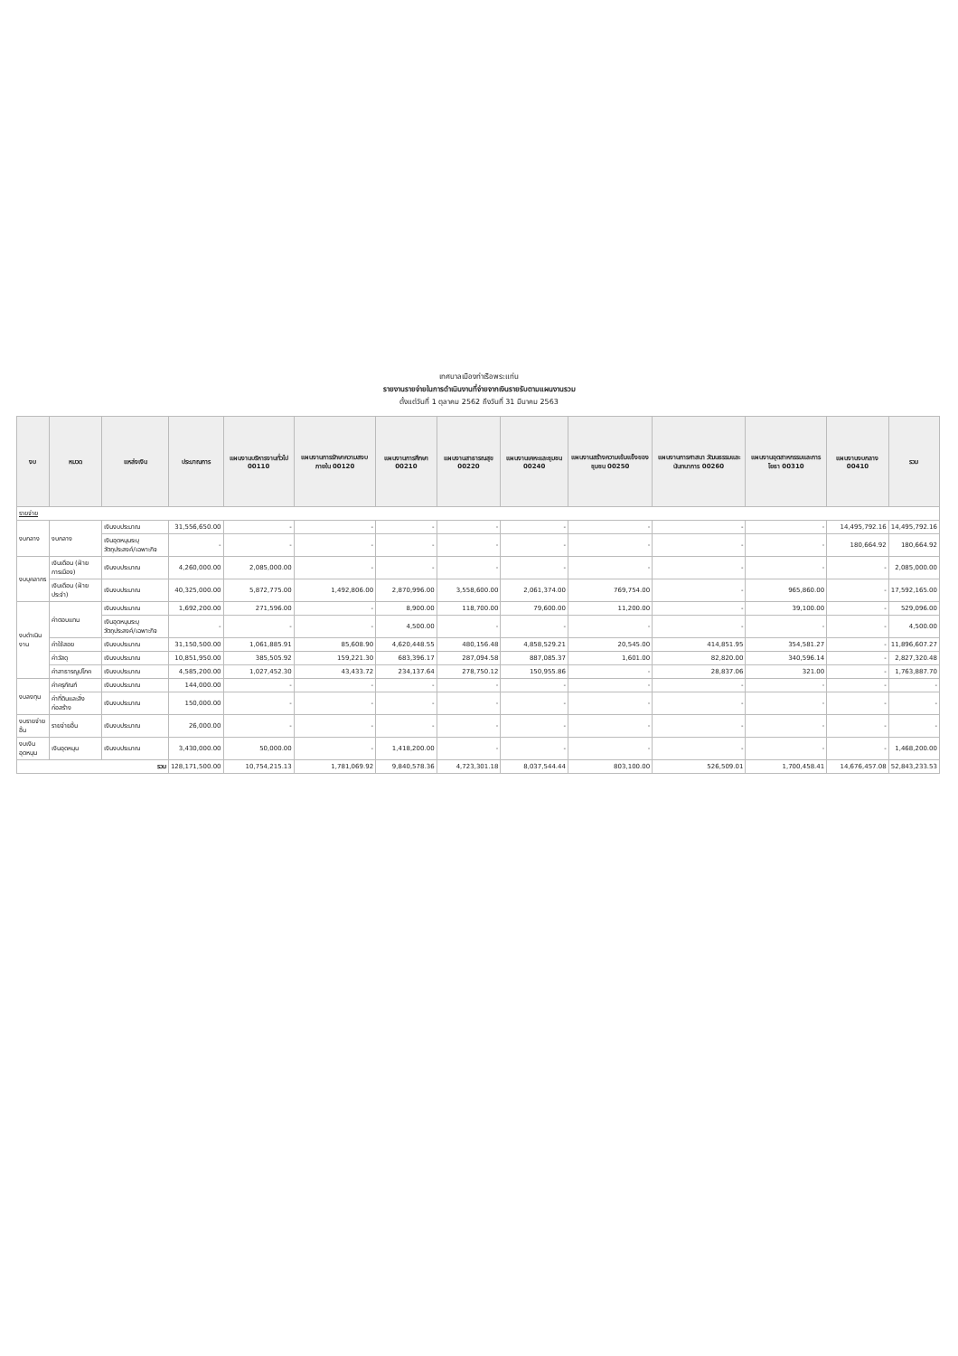เทศบาลเมืองท่าเรือพระแท่น
รายงานรายจ่ายในการดำเนินงานที่จ่ายจากเงินรายรับตามแผนงานรวม
ตั้งแต่วันที่ 1 ตุลาคม 2562 ถึงวันที่ 31 มีนาคม 2563
| งบ | หมวด | แหล่งเงิน | ประมาณการ | แผนงานบริหารงานทั่วไป 00110 | แผนงานการรักษาความสงบภายใน 00120 | แผนงานการศึกษา 00210 | แผนงานสาธารณสุข 00220 | แผนงานเคหะและชุมชน 00240 | แผนงานสร้างความเข้มแข็งของชุมชน 00250 | แผนงานการศาสนา วัฒนธรรมและนันทนาการ 00260 | แผนงานอุตสาหกรรมและการโยธา 00310 | แผนงานงบกลาง 00410 | รวม |
| --- | --- | --- | --- | --- | --- | --- | --- | --- | --- | --- | --- | --- | --- |
| รายจ่าย | | | | | | | | | | | | | |
| งบกลาง | งบกลาง | เงินงบประมาณ | 31,556,650.00 | - | - | - | - | - | - | - | - | 14,495,792.16 | 14,495,792.16 |
| | | เงินอุดหนุนระบุวัตถุประสงค์/เฉพาะกิจ | - | - | - | - | - | - | - | - | - | 180,664.92 | 180,664.92 |
| งบบุคลากร | เงินเดือน (ฝ่ายการเมือง) | เงินงบประมาณ | 4,260,000.00 | 2,085,000.00 | - | - | - | - | - | - | - | - | 2,085,000.00 |
| | เงินเดือน (ฝ่ายประจำ) | เงินงบประมาณ | 40,325,000.00 | 5,872,775.00 | 1,492,806.00 | 2,870,996.00 | 3,558,600.00 | 2,061,374.00 | 769,754.00 | - | 965,860.00 | - | 17,592,165.00 |
| งบดำเนินงาน | ค่าตอบแทน | เงินงบประมาณ | 1,692,200.00 | 271,596.00 | - | 8,900.00 | 118,700.00 | 79,600.00 | 11,200.00 | - | 39,100.00 | - | 529,096.00 |
| | | เงินอุดหนุนระบุวัตถุประสงค์/เฉพาะกิจ | - | - | - | 4,500.00 | - | - | - | - | - | - | 4,500.00 |
| | ค่าใช้สอย | เงินงบประมาณ | 31,150,500.00 | 1,061,885.91 | 85,608.90 | 4,620,448.55 | 480,156.48 | 4,858,529.21 | 20,545.00 | 414,851.95 | 354,581.27 | - | 11,896,607.27 |
| | ค่าวัสดุ | เงินงบประมาณ | 10,851,950.00 | 385,505.92 | 159,221.30 | 683,396.17 | 287,094.58 | 887,085.37 | 1,601.00 | 82,820.00 | 340,596.14 | - | 2,827,320.48 |
| | ค่าสาธารณูปโภค | เงินงบประมาณ | 4,585,200.00 | 1,027,452.30 | 43,433.72 | 234,137.64 | 278,750.12 | 150,955.86 | - | 28,837.06 | 321.00 | - | 1,763,887.70 |
| งบลงทุน | ค่าครุภัณฑ์ | เงินงบประมาณ | 144,000.00 | - | - | - | - | - | - | - | - | - | - |
| | ค่าที่ดินและสิ่งก่อสร้าง | เงินงบประมาณ | 150,000.00 | - | - | - | - | - | - | - | - | - | - |
| งบรายจ่ายอื่น | รายจ่ายอื่น | เงินงบประมาณ | 26,000.00 | - | - | - | - | - | - | - | - | - | - |
| งบเงินอุดหนุน | เงินอุดหนุน | เงินงบประมาณ | 3,430,000.00 | 50,000.00 | - | 1,418,200.00 | - | - | - | - | - | - | 1,468,200.00 |
| รวม | | | 128,171,500.00 | 10,754,215.13 | 1,781,069.92 | 9,840,578.36 | 4,723,301.18 | 8,037,544.44 | 803,100.00 | 526,509.01 | 1,700,458.41 | 14,676,457.08 | 52,843,233.53 |